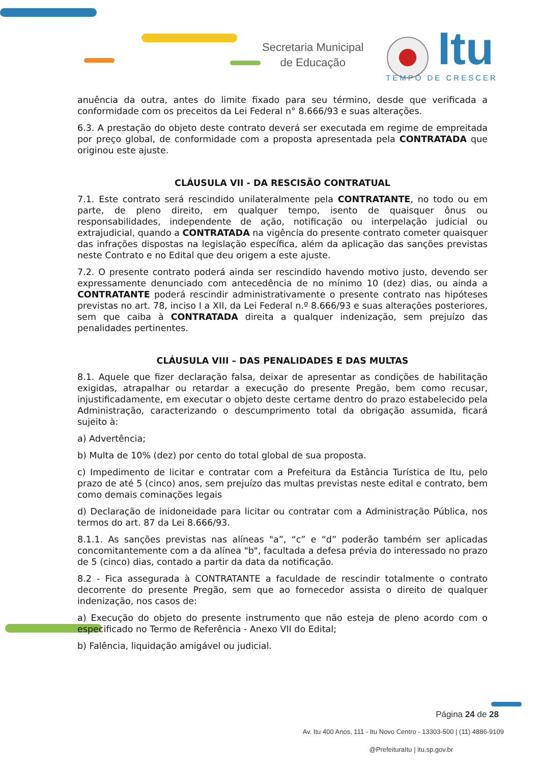Secretaria Municipal
de Educação
Itu
TEMPO DE CRESCER
anuência da outra, antes do limite fixado para seu término, desde que verificada a conformidade com os preceitos da Lei Federal n° 8.666/93 e suas alterações.
6.3. A prestação do objeto deste contrato deverá ser executada em regime de empreitada por preço global, de conformidade com a proposta apresentada pela CONTRATADA que originou este ajuste.
CLÁUSULA VII - DA RESCISÃO CONTRATUAL
7.1. Este contrato será rescindido unilateralmente pela CONTRATANTE, no todo ou em parte, de pleno direito, em qualquer tempo, isento de quaisquer ônus ou responsabilidades, independente de ação, notificação ou interpelação judicial ou extrajudicial, quando a CONTRATADA na vigência do presente contrato cometer quaisquer das infrações dispostas na legislação específica, além da aplicação das sanções previstas neste Contrato e no Edital que deu origem a este ajuste.
7.2. O presente contrato poderá ainda ser rescindido havendo motivo justo, devendo ser expressamente denunciado com antecedência de no mínimo 10 (dez) dias, ou ainda a CONTRATANTE poderá rescindir administrativamente o presente contrato nas hipóteses previstas no art. 78, inciso I a XII, da Lei Federal n.º 8.666/93 e suas alterações posteriores, sem que caiba à CONTRATADA direita a qualquer indenização, sem prejuízo das penalidades pertinentes.
CLÁUSULA VIII – DAS PENALIDADES E DAS MULTAS
8.1. Aquele que fizer declaração falsa, deixar de apresentar as condições de habilitação exigidas, atrapalhar ou retardar a execução do presente Pregão, bem como recusar, injustificadamente, em executar o objeto deste certame dentro do prazo estabelecido pela Administração, caracterizando o descumprimento total da obrigação assumida, ficará sujeito à:
a) Advertência;
b) Multa de 10% (dez) por cento do total global de sua proposta.
c) Impedimento de licitar e contratar com a Prefeitura da Estância Turística de Itu, pelo prazo de até 5 (cinco) anos, sem prejuízo das multas previstas neste edital e contrato, bem como demais cominações legais
d) Declaração de inidoneidade para licitar ou contratar com a Administração Pública, nos termos do art. 87 da Lei 8.666/93.
8.1.1. As sanções previstas nas alíneas "a”, “c” e “d” poderão também ser aplicadas concomitantemente com a da alínea "b", facultada a defesa prévia do interessado no prazo de 5 (cinco) dias, contado a partir da data da notificação.
8.2 - Fica assegurada à CONTRATANTE a faculdade de rescindir totalmente o contrato decorrente do presente Pregão, sem que ao fornecedor assista o direito de qualquer indenização, nos casos de:
a) Execução do objeto do presente instrumento que não esteja de pleno acordo com o especificado no Termo de Referência - Anexo VII do Edital;
b) Falência, liquidação amigável ou judicial.
Página 24 de 28
Av. Itu 400 Anos, 111 - Itu Novo Centro - 13303-500 | (11) 4886-9109
@PrefeituraItu | itu.sp.gov.br